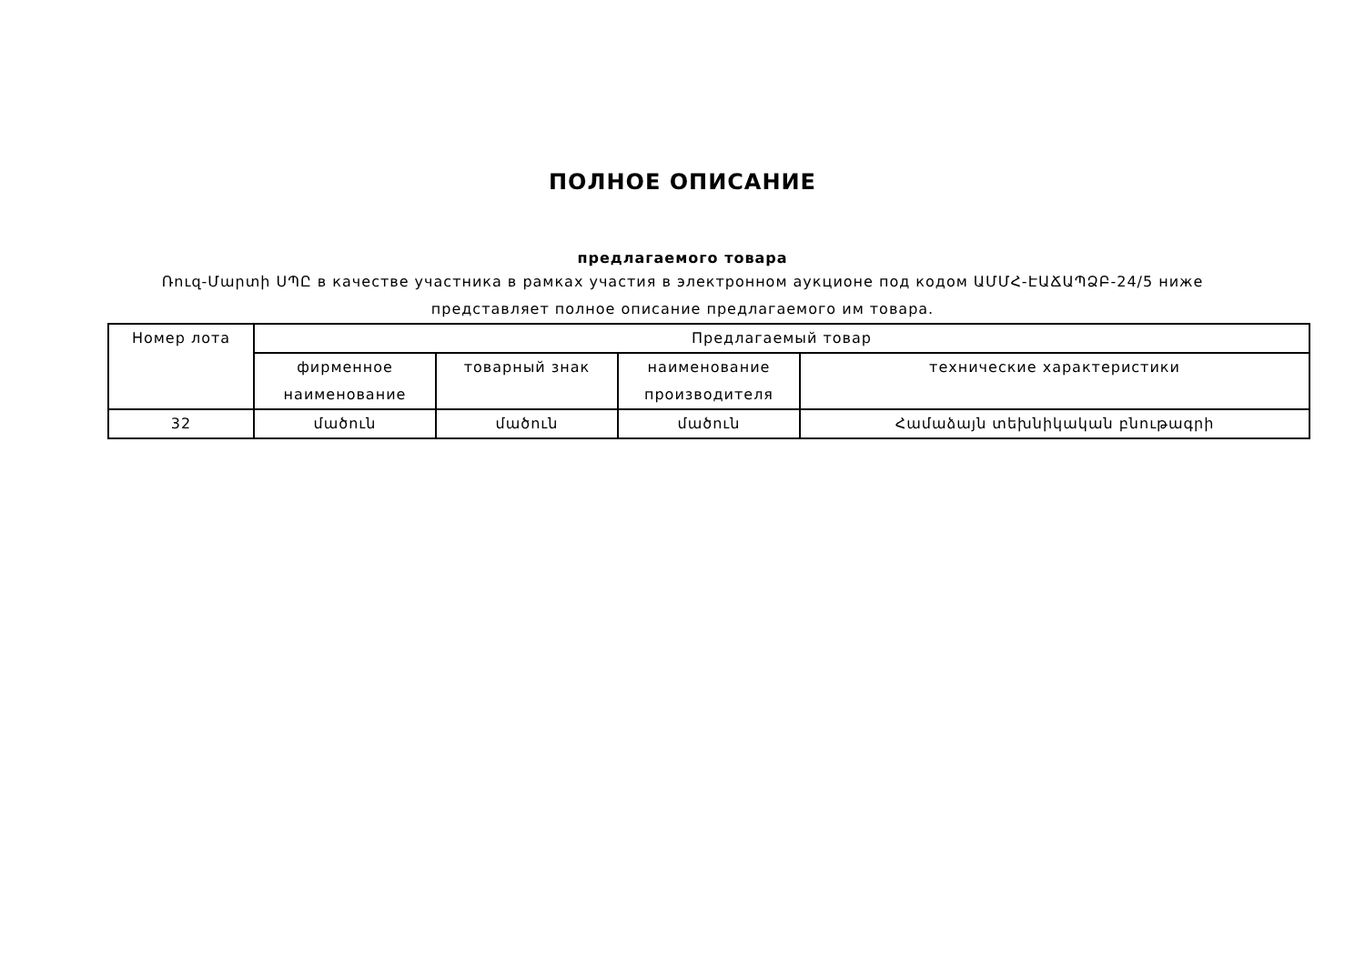ПОЛНОЕ ОПИСАНИЕ
предлагаемого товара
Ռուզ-Մարտի ՍՊԸ в качестве участника в рамках участия в электронном аукционе под кодом ԱՄՄՀ-ԷԱՃԱՊՁԲ-24/5 ниже представляет полное описание предлагаемого им товара.
| Номер лота | Предлагаемый товар | | | |
| --- | --- | --- | --- | --- |
| | фирменное наименование | товарный знак | наименование производителя | технические характеристики |
| 32 | մածուն | մածուն | մածուն | Համաձայն տեխնիկական բնութագրի |